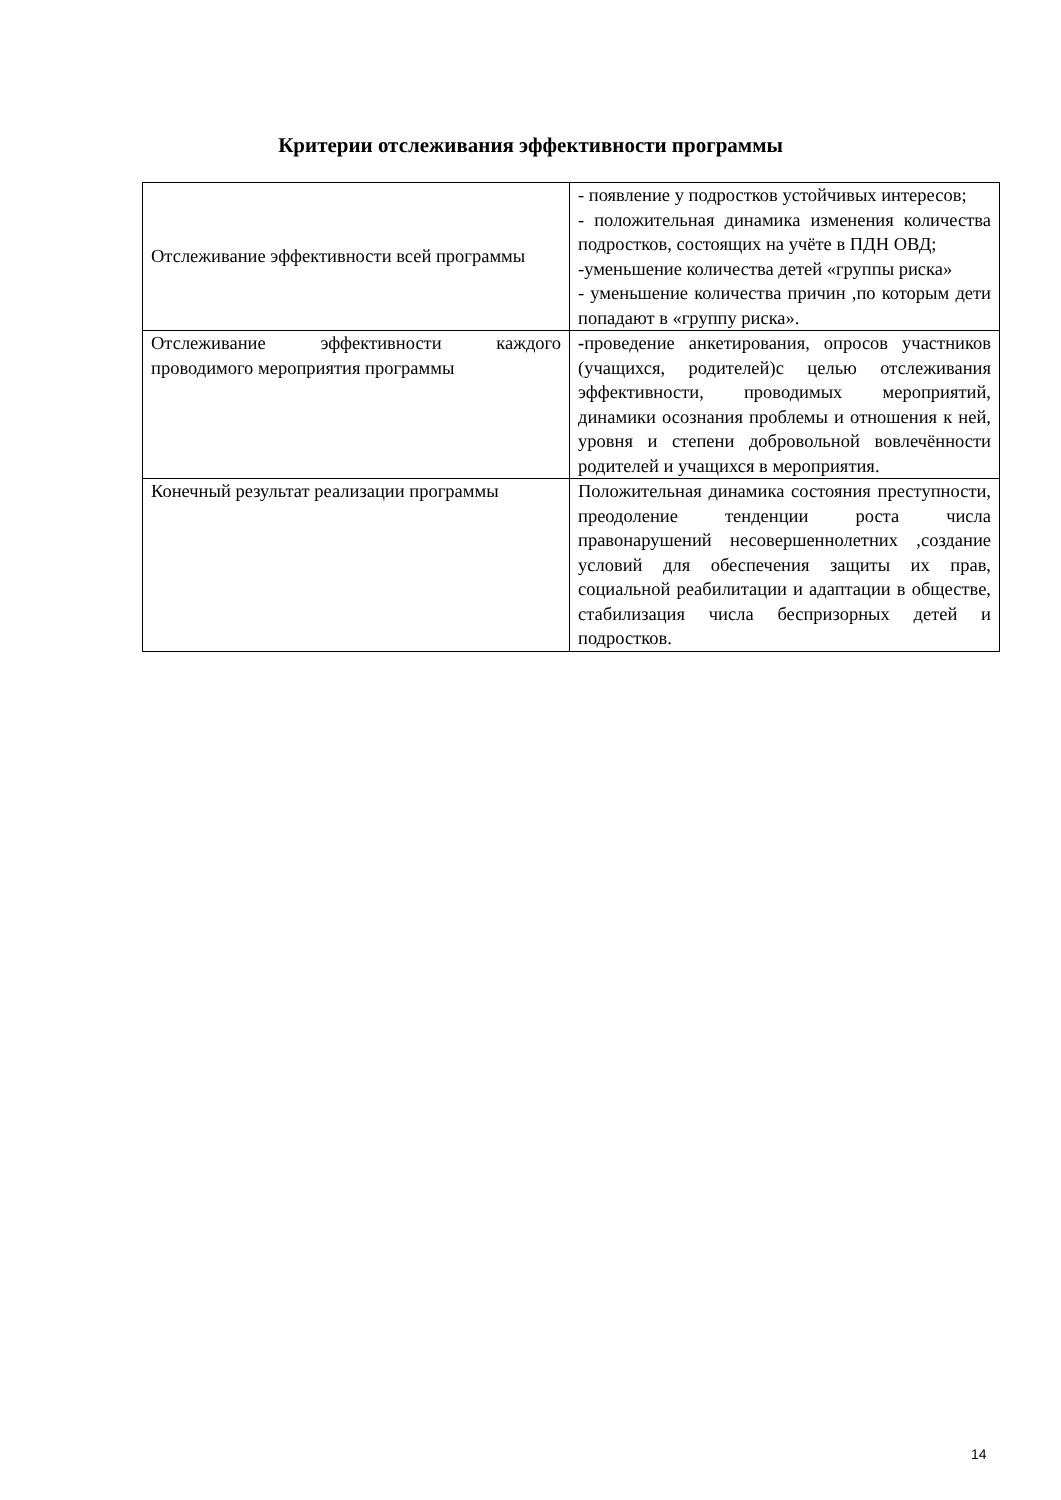Критерии отслеживания эффективности программы
| Отслеживание эффективности всей программы | - появление у подростков устойчивых интересов; - положительная динамика изменения количества подростков, состоящих на учёте в ПДН ОВД; -уменьшение количества детей «группы риска» - уменьшение количества причин ,по которым дети попадают в «группу риска». |
| Отслеживание эффективности каждого проводимого мероприятия программы | - проведение анкетирования, опросов участников (учащихся, родителей)с целью отслеживания эффективности, проводимых мероприятий, динамики осознания проблемы и отношения к ней, уровня и степени добровольной вовлечённости родителей и учащихся в мероприятия. |
| Конечный результат реализации программы | Положительная динамика состояния преступности, преодоление тенденции роста числа правонарушений несовершеннолетних ,создание условий для обеспечения защиты их прав, социальной реабилитации и адаптации в обществе, стабилизация числа беспризорных детей и подростков. |
14